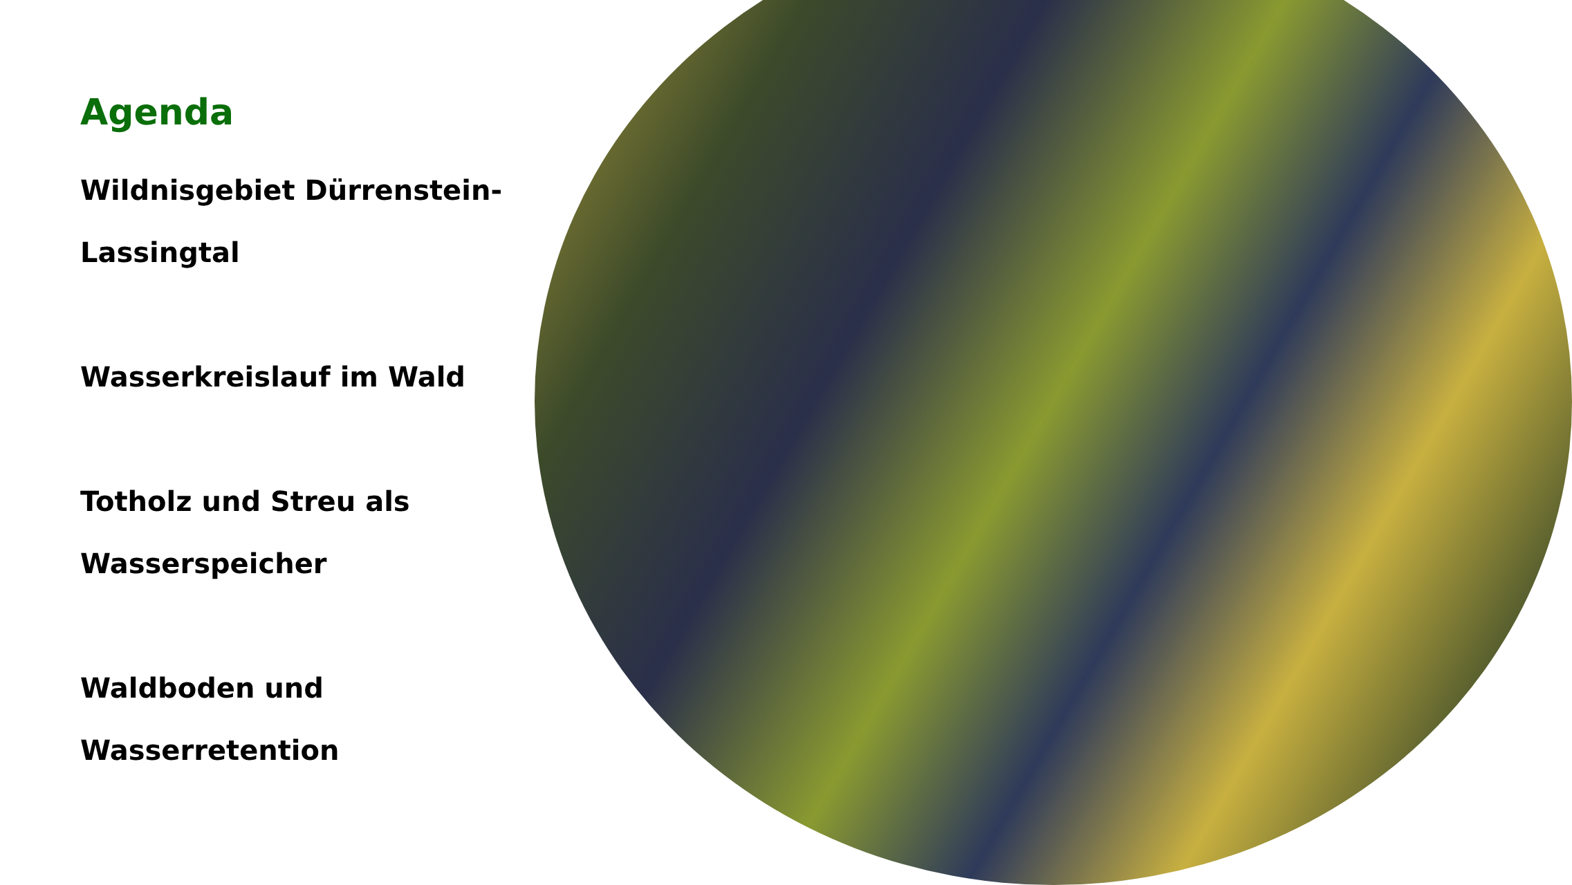Agenda
Wildnisgebiet Dürrenstein-
Lassingtal
Wasserkreislauf im Wald
Totholz und Streu als
Wasserspeicher
Waldboden und Wasserretention